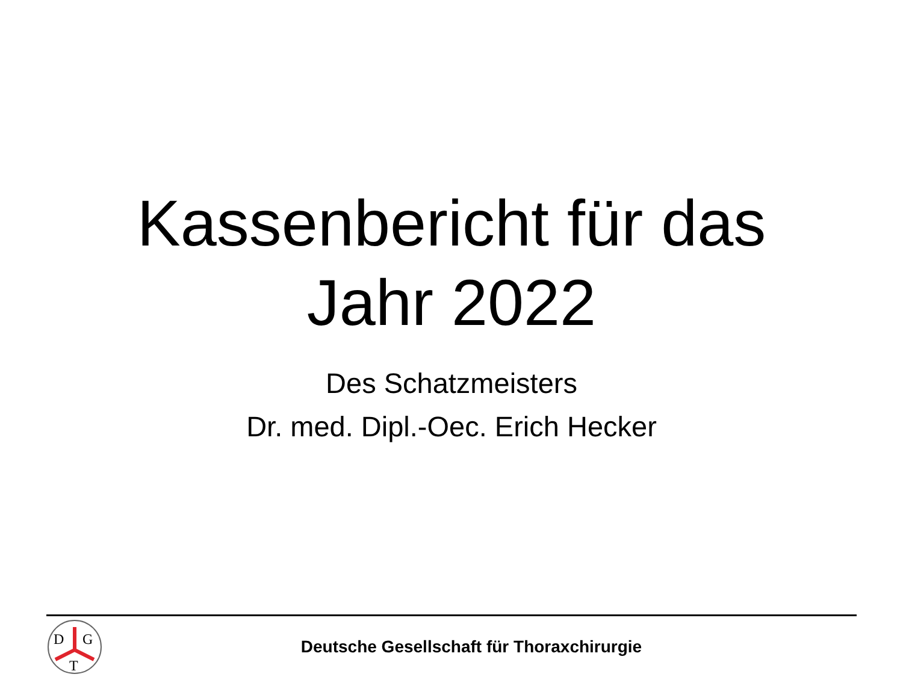Kassenbericht für das
Jahr 2022
Des Schatzmeisters
Dr. med. Dipl.-Oec. Erich Hecker
D
G
T
Deutsche Gesellschaft für Thoraxchirurgie